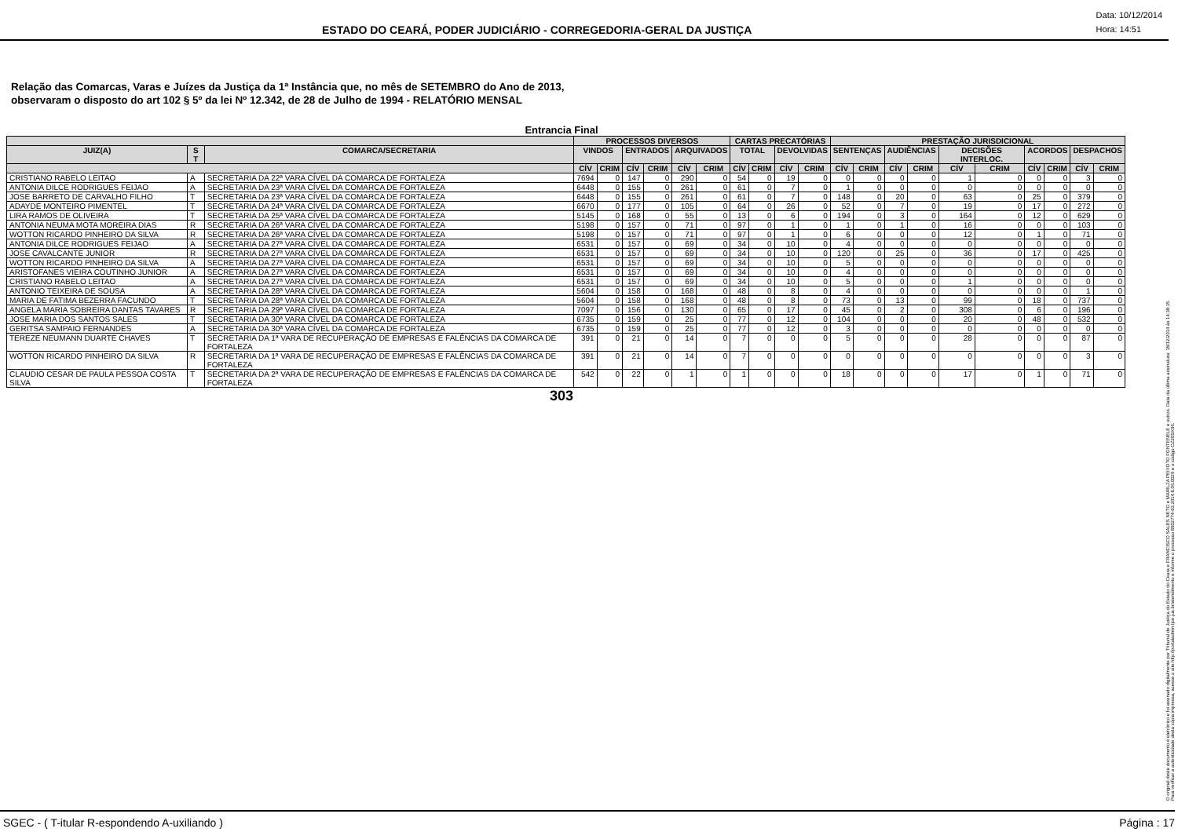ESTADO DO CEARÁ, PODER JUDICIÁRIO - CORREGEDORIA-GERAL DA JUSTIÇA
Data: 10/12/2014
Hora: 14:51
Relação das Comarcas, Varas e Juízes da Justiça da 1ª Instância que, no mês de SETEMBRO do Ano de 2013,
observaram o disposto do art 102 § 5º da lei Nº 12.342, de 28 de Julho de 1994 - RELATÓRIO MENSAL
Entrancia Final
| | | | PROCESSOS DIVERSOS | | | | | | CARTAS PRECATÓRIAS | | | | PRESTAÇÃO JURISDICIONAL | | | | | | | | | |
| --- | --- | --- | --- | --- | --- | --- | --- | --- | --- | --- | --- | --- | --- | --- | --- | --- | --- | --- | --- | --- | --- | --- |
| JUIZ(A) | S T | COMARCA/SECRETARIA | VINDOS | | ENTRADOS | | ARQUIVADOS | | TOTAL | | DEVOLVIDAS | | SENTENÇAS | | AUDIÊNCIAS | | DECISÕES INTERLOC. | | ACORDOS | | DESPACHOS | |
| | | | CÍV | CRIM | CÍV | CRIM | CÍV | CRIM | CÍV | CRIM | CÍV | CRIM | CÍV | CRIM | CÍV | CRIM | CÍV | CRIM | CÍV | CRIM | CÍV | CRIM |
| CRISTIANO RABELO LEITAO | A | SECRETARIA DA 22ª VARA CÍVEL DA COMARCA DE FORTALEZA | 7694 | 0 | 147 | 0 | 290 | 0 | 54 | 0 | 19 | 0 | 0 | 0 | 0 | 0 | 1 | 0 | 0 | 0 | 3 | 0 |
| ANTONIA DILCE RODRIGUES FEIJAO | A | SECRETARIA DA 23ª VARA CÍVEL DA COMARCA DE FORTALEZA | 6448 | 0 | 155 | 0 | 261 | 0 | 61 | 0 | 7 | 0 | 1 | 0 | 0 | 0 | 0 | 0 | 0 | 0 | 0 | 0 |
| JOSE BARRETO DE CARVALHO FILHO | T | SECRETARIA DA 23ª VARA CÍVEL DA COMARCA DE FORTALEZA | 6448 | 0 | 155 | 0 | 261 | 0 | 61 | 0 | 7 | 0 | 148 | 0 | 20 | 0 | 63 | 0 | 25 | 0 | 379 | 0 |
| ADAYDE MONTEIRO PIMENTEL | T | SECRETARIA DA 24ª VARA CÍVEL DA COMARCA DE FORTALEZA | 6670 | 0 | 177 | 0 | 105 | 0 | 64 | 0 | 26 | 0 | 52 | 0 | 7 | 0 | 19 | 0 | 17 | 0 | 272 | 0 |
| LIRA RAMOS DE OLIVEIRA | T | SECRETARIA DA 25ª VARA CÍVEL DA COMARCA DE FORTALEZA | 5145 | 0 | 168 | 0 | 55 | 0 | 13 | 0 | 6 | 0 | 194 | 0 | 3 | 0 | 164 | 0 | 12 | 0 | 629 | 0 |
| ANTONIA NEUMA MOTA MOREIRA DIAS | R | SECRETARIA DA 26ª VARA CÍVEL DA COMARCA DE FORTALEZA | 5198 | 0 | 157 | 0 | 71 | 0 | 97 | 0 | 1 | 0 | 1 | 0 | 1 | 0 | 16 | 0 | 0 | 0 | 103 | 0 |
| WOTTON RICARDO PINHEIRO DA SILVA | R | SECRETARIA DA 26ª VARA CÍVEL DA COMARCA DE FORTALEZA | 5198 | 0 | 157 | 0 | 71 | 0 | 97 | 0 | 1 | 0 | 6 | 0 | 0 | 0 | 12 | 0 | 1 | 0 | 71 | 0 |
| ANTONIA DILCE RODRIGUES FEIJAO | A | SECRETARIA DA 27ª VARA CÍVEL DA COMARCA DE FORTALEZA | 6531 | 0 | 157 | 0 | 69 | 0 | 34 | 0 | 10 | 0 | 4 | 0 | 0 | 0 | 0 | 0 | 0 | 0 | 0 | 0 |
| JOSE CAVALCANTE JUNIOR | R | SECRETARIA DA 27ª VARA CÍVEL DA COMARCA DE FORTALEZA | 6531 | 0 | 157 | 0 | 69 | 0 | 34 | 0 | 10 | 0 | 120 | 0 | 25 | 0 | 36 | 0 | 17 | 0 | 425 | 0 |
| WOTTON RICARDO PINHEIRO DA SILVA | A | SECRETARIA DA 27ª VARA CÍVEL DA COMARCA DE FORTALEZA | 6531 | 0 | 157 | 0 | 69 | 0 | 34 | 0 | 10 | 0 | 5 | 0 | 0 | 0 | 0 | 0 | 0 | 0 | 0 | 0 |
| ARISTOFANES VIEIRA COUTINHO JUNIOR | A | SECRETARIA DA 27ª VARA CÍVEL DA COMARCA DE FORTALEZA | 6531 | 0 | 157 | 0 | 69 | 0 | 34 | 0 | 10 | 0 | 4 | 0 | 0 | 0 | 0 | 0 | 0 | 0 | 0 | 0 |
| CRISTIANO RABELO LEITAO | A | SECRETARIA DA 27ª VARA CÍVEL DA COMARCA DE FORTALEZA | 6531 | 0 | 157 | 0 | 69 | 0 | 34 | 0 | 10 | 0 | 5 | 0 | 0 | 0 | 1 | 0 | 0 | 0 | 0 | 0 |
| ANTONIO TEIXEIRA DE SOUSA | A | SECRETARIA DA 28ª VARA CÍVEL DA COMARCA DE FORTALEZA | 5604 | 0 | 158 | 0 | 168 | 0 | 48 | 0 | 8 | 0 | 4 | 0 | 0 | 0 | 0 | 0 | 0 | 0 | 1 | 0 |
| MARIA DE FATIMA BEZERRA FACUNDO | T | SECRETARIA DA 28ª VARA CÍVEL DA COMARCA DE FORTALEZA | 5604 | 0 | 158 | 0 | 168 | 0 | 48 | 0 | 8 | 0 | 73 | 0 | 13 | 0 | 99 | 0 | 18 | 0 | 737 | 0 |
| ANGELA MARIA SOBREIRA DANTAS TAVARES | R | SECRETARIA DA 29ª VARA CÍVEL DA COMARCA DE FORTALEZA | 7097 | 0 | 156 | 0 | 130 | 0 | 65 | 0 | 17 | 0 | 45 | 0 | 2 | 0 | 308 | 0 | 6 | 0 | 196 | 0 |
| JOSE MARIA DOS SANTOS SALES | T | SECRETARIA DA 30ª VARA CÍVEL DA COMARCA DE FORTALEZA | 6735 | 0 | 159 | 0 | 25 | 0 | 77 | 0 | 12 | 0 | 104 | 0 | 0 | 0 | 20 | 0 | 48 | 0 | 532 | 0 |
| GERITSA SAMPAIO FERNANDES | A | SECRETARIA DA 30ª VARA CÍVEL DA COMARCA DE FORTALEZA | 6735 | 0 | 159 | 0 | 25 | 0 | 77 | 0 | 12 | 0 | 3 | 0 | 0 | 0 | 0 | 0 | 0 | 0 | 0 | 0 |
| TEREZE NEUMANN DUARTE CHAVES | T | SECRETARIA DA 1ª VARA DE RECUPERAÇÃO DE EMPRESAS E FALÊNCIAS DA COMARCA DE FORTALEZA | 391 | 0 | 21 | 0 | 14 | 0 | 7 | 0 | 0 | 0 | 5 | 0 | 0 | 0 | 28 | 0 | 0 | 0 | 87 | 0 |
| WOTTON RICARDO PINHEIRO DA SILVA | R | SECRETARIA DA 1ª VARA DE RECUPERAÇÃO DE EMPRESAS E FALÊNCIAS DA COMARCA DE FORTALEZA | 391 | 0 | 21 | 0 | 14 | 0 | 7 | 0 | 0 | 0 | 0 | 0 | 0 | 0 | 0 | 0 | 0 | 0 | 3 | 0 |
| CLAUDIO CESAR DE PAULA PESSOA COSTA SILVA | T | SECRETARIA DA 2ª VARA DE RECUPERAÇÃO DE EMPRESAS E FALÊNCIAS DA COMARCA DE FORTALEZA | 542 | 0 | 22 | 0 | 1 | 0 | 1 | 0 | 0 | 0 | 18 | 0 | 0 | 0 | 17 | 0 | 1 | 0 | 71 | 0 |
303
O original deste documento é eletrônico e foi assinado digitalmente por Tribunal de Justica do Estado do Ceara e FRANCISCO SALES NETO e MARILZA PEIXOTO FONTENELE e outros. Data da última assinatura: 18/12/2014 às 14:38:15.
Para verificar a autenticidade desta cópia impressa, acesse o site http://portaladmin.tjce.jus.br/atendimento e informe o processo 8502774-93.2014.8.06.0026 e o código OZ20SX96.
SGEC - ( T-itular R-espondendo A-uxiliando ) Página : 17